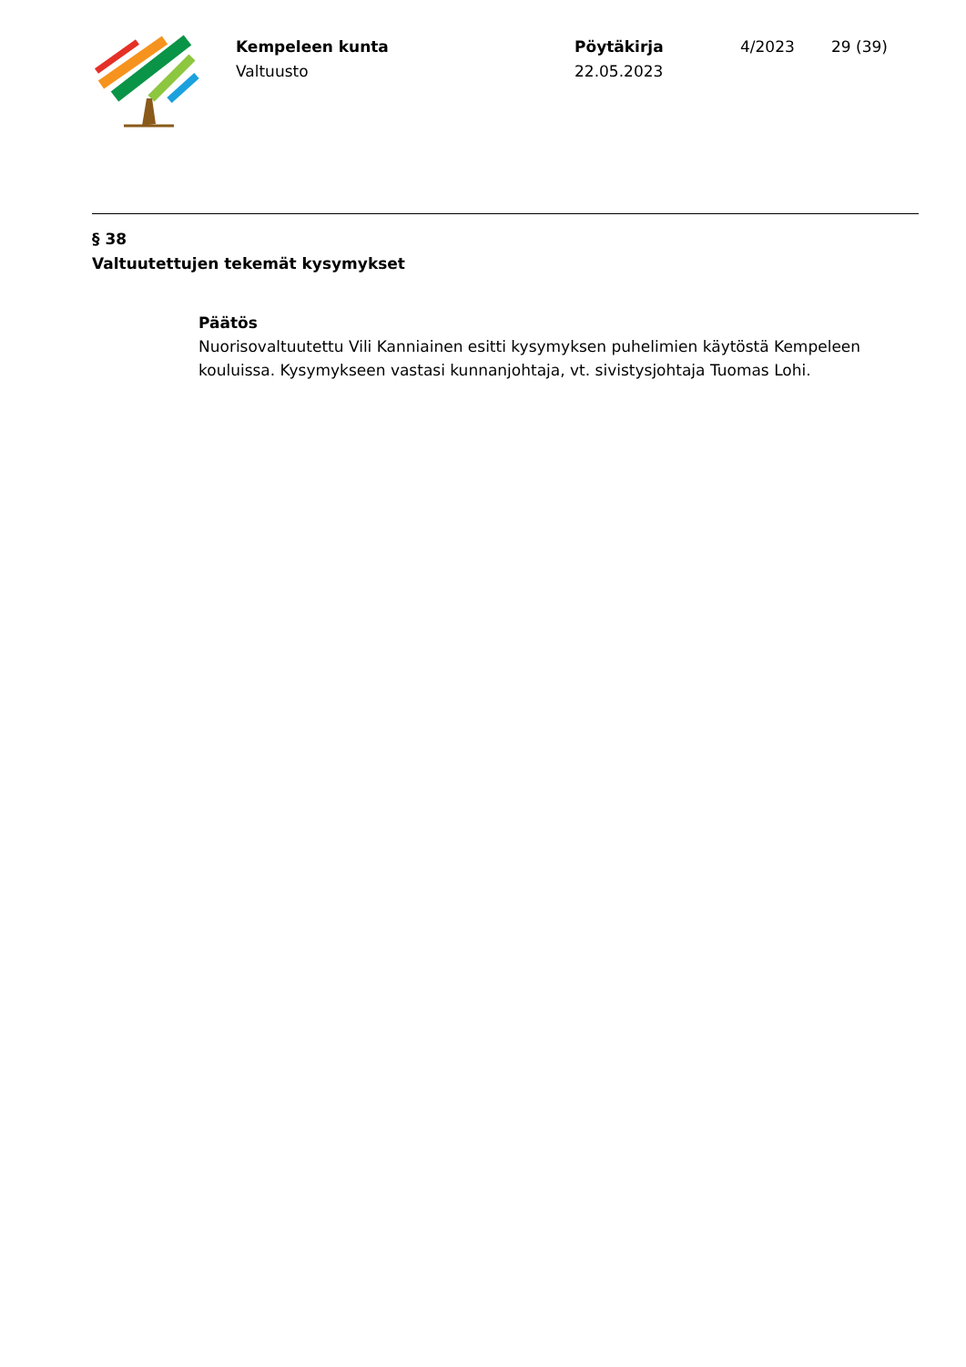Kempeleen kunta
Valtuusto
Pöytäkirja
22.05.2023
4/2023 29 (39)
§ 38
Valtuutettujen tekemät kysymykset
Päätös
Nuorisovaltuutettu Vili Kanniainen esitti kysymyksen puhelimien käytöstä Kempeleen kouluissa. Kysymykseen vastasi kunnanjohtaja, vt. sivistysjohtaja Tuomas Lohi.